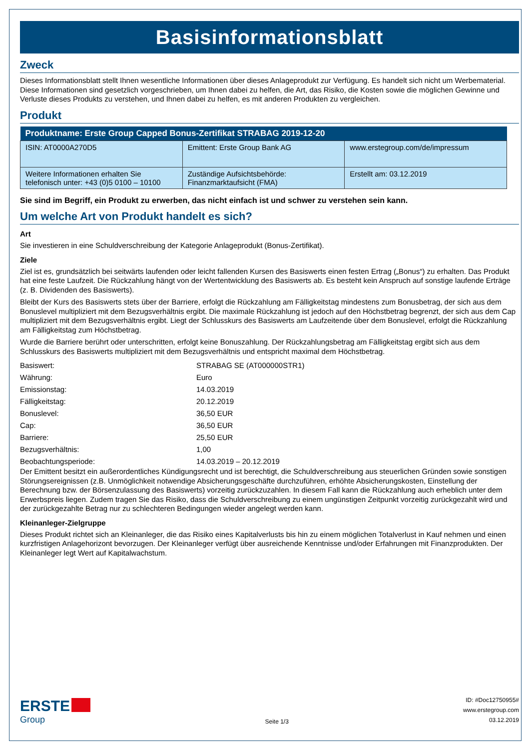Basisinformationsblatt
Zweck
Dieses Informationsblatt stellt Ihnen wesentliche Informationen über dieses Anlageprodukt zur Verfügung. Es handelt sich nicht um Werbematerial. Diese Informationen sind gesetzlich vorgeschrieben, um Ihnen dabei zu helfen, die Art, das Risiko, die Kosten sowie die möglichen Gewinne und Verluste dieses Produkts zu verstehen, und Ihnen dabei zu helfen, es mit anderen Produkten zu vergleichen.
Produkt
| Produktname: Erste Group Capped Bonus-Zertifikat STRABAG 2019-12-20 | | |
| --- | --- | --- |
| ISIN: AT0000A270D5 | Emittent: Erste Group Bank AG | www.erstegroup.com/de/impressum |
| Weitere Informationen erhalten Sie telefonisch unter: +43 (0)5 0100 – 10100 | Zuständige Aufsichtsbehörde: Finanzmarktaufsicht (FMA) | Erstellt am: 03.12.2019 |
Sie sind im Begriff, ein Produkt zu erwerben, das nicht einfach ist und schwer zu verstehen sein kann.
Um welche Art von Produkt handelt es sich?
Art
Sie investieren in eine Schuldverschreibung der Kategorie Anlageprodukt (Bonus-Zertifikat).
Ziele
Ziel ist es, grundsätzlich bei seitwärts laufenden oder leicht fallenden Kursen des Basiswerts einen festen Ertrag („Bonus“) zu erhalten. Das Produkt hat eine feste Laufzeit. Die Rückzahlung hängt von der Wertentwicklung des Basiswerts ab. Es besteht kein Anspruch auf sonstige laufende Erträge (z. B. Dividenden des Basiswerts).
Bleibt der Kurs des Basiswerts stets über der Barriere, erfolgt die Rückzahlung am Fälligkeitstag mindestens zum Bonusbetrag, der sich aus dem Bonuslevel multipliziert mit dem Bezugsverhältnis ergibt. Die maximale Rückzahlung ist jedoch auf den Höchstbetrag begrenzt, der sich aus dem Cap multipliziert mit dem Bezugsverhältnis ergibt. Liegt der Schlusskurs des Basiswerts am Laufzeitende über dem Bonuslevel, erfolgt die Rückzahlung am Fälligkeitstag zum Höchstbetrag.
Wurde die Barriere berührt oder unterschritten, erfolgt keine Bonuszahlung. Der Rückzahlungsbetrag am Fälligkeitstag ergibt sich aus dem Schlusskurs des Basiswerts multipliziert mit dem Bezugsverhältnis und entspricht maximal dem Höchstbetrag.
| Basiswert: | STRABAG SE (AT000000STR1) |
| Währung: | Euro |
| Emissionstag: | 14.03.2019 |
| Fälligkeitstag: | 20.12.2019 |
| Bonuslevel: | 36,50 EUR |
| Cap: | 36,50 EUR |
| Barriere: | 25,50 EUR |
| Bezugsverhältnis: | 1,00 |
| Beobachtungsperiode: | 14.03.2019 – 20.12.2019 |
Der Emittent besitzt ein außerordentliches Kündigungsrecht und ist berechtigt, die Schuldverschreibung aus steuerlichen Gründen sowie sonstigen Störungsereignissen (z.B. Unmöglichkeit notwendige Absicherungsgeschäfte durchzuführen, erhöhte Absicherungskosten, Einstellung der Berechnung bzw. der Börsenzulassung des Basiswerts) vorzeitig zurückzuzahlen. In diesem Fall kann die Rückzahlung auch erheblich unter dem Erwerbspreis liegen. Zudem tragen Sie das Risiko, dass die Schuldverschreibung zu einem ungünstigen Zeitpunkt vorzeitig zurückgezahlt wird und der zurückgezahlte Betrag nur zu schlechteren Bedingungen wieder angelegt werden kann.
Kleinanleger-Zielgruppe
Dieses Produkt richtet sich an Kleinanleger, die das Risiko eines Kapitalverlusts bis hin zu einem möglichen Totalverlust in Kauf nehmen und einen kurzfristigen Anlagehorizont bevorzugen. Der Kleinanleger verfügt über ausreichende Kenntnisse und/oder Erfahrungen mit Finanzprodukten. Der Kleinanleger legt Wert auf Kapitalwachstum.
ERSTE
Group
Seite 1/3
ID: #Doc12750955#
www.erstegroup.com
03.12.2019